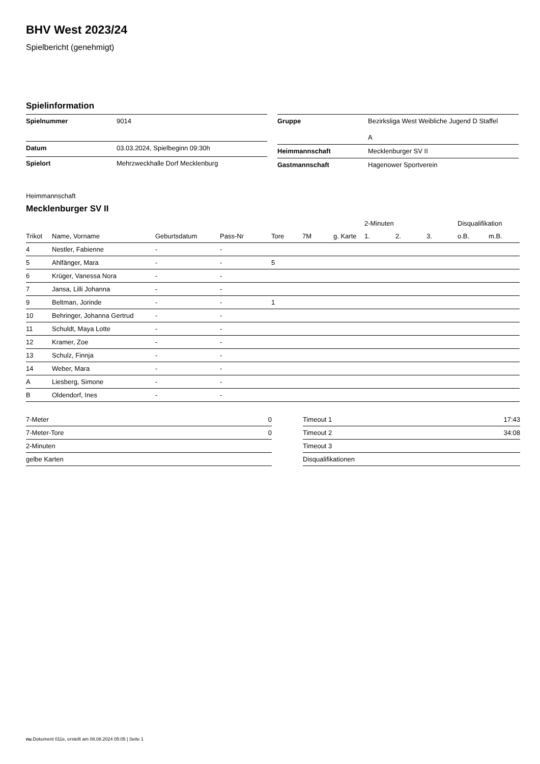BHV West 2023/24
Spielbericht (genehmigt)
Spielinformation
| Spielnummer | 9014 |
| Datum | 03.03.2024, Spielbeginn 09:30h |
| Spielort | Mehrzweckhalle Dorf Mecklenburg |
| Gruppe | Bezirksliga West Weibliche Jugend D Staffel A |
| Heimmannschaft | Mecklenburger SV II |
| Gastmannschaft | Hagenower Sportverein |
Heimmannschaft
Mecklenburger SV II
| | | | | | | | 2-Minuten | | | Disqualifikation | |
| --- | --- | --- | --- | --- | --- | --- | --- | --- | --- | --- | --- |
| Trikot | Name, Vorname | Geburtsdatum | Pass-Nr | Tore | 7M | g. Karte | 1. | 2. | 3. | o.B. | m.B. |
| 4 | Nestler, Fabienne | - | - | | | | | | | | |
| 5 | Ahlfänger, Mara | - | - | 5 | | | | | | | |
| 6 | Krüger, Vanessa Nora | - | - | | | | | | | | |
| 7 | Jansa, Lilli Johanna | - | - | | | | | | | | |
| 9 | Beltman, Jorinde | - | - | 1 | | | | | | | |
| 10 | Behringer, Johanna Gertrud | - | - | | | | | | | | |
| 11 | Schuldt, Maya Lotte | - | - | | | | | | | | |
| 12 | Kramer, Zoe | - | - | | | | | | | | |
| 13 | Schulz, Finnja | - | - | | | | | | | | |
| 14 | Weber, Mara | - | - | | | | | | | | |
| A | Liesberg, Simone | - | - | | | | | | | | |
| B | Oldendorf, Ines | - | - | | | | | | | | |
| 7-Meter | 0 |
| 7-Meter-Tore | 0 |
| 2-Minuten | |
| gelbe Karten | |
| Timeout 1 | 17:43 |
| Timeout 2 | 34:08 |
| Timeout 3 | |
| Disqualifikationen | |
nu.Dokument 011e, erstellt am 08.08.2024 05:05 | Seite 1